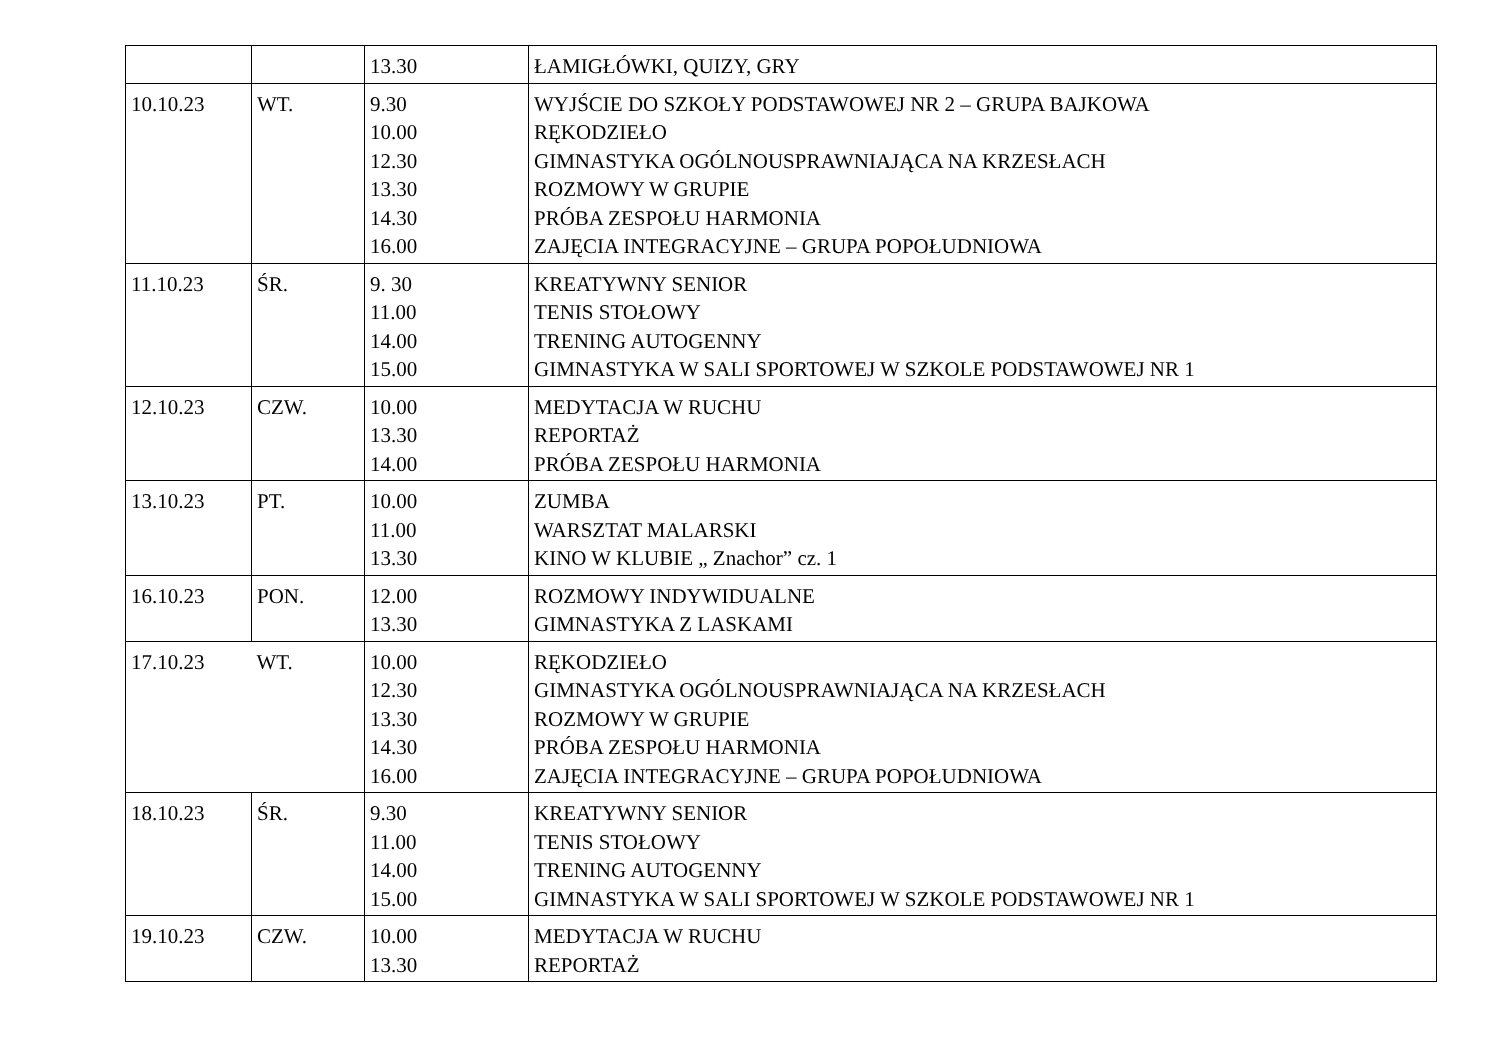| | | 13.30 | ŁAMIGŁÓWKI, QUIZY, GRY |
| 10.10.23 | WT. | 9.30 10.00 12.30 13.30 14.30 16.00 | WYJŚCIE DO SZKOŁY PODSTAWOWEJ NR 2 – GRUPA BAJKOWA RĘKODZIEŁO GIMNASTYKA OGÓLNOUSPRAWNIAJĄCA NA KRZESŁACH ROZMOWY W GRUPIE PRÓBA ZESPOŁU HARMONIA ZAJĘCIA INTEGRACYJNE – GRUPA POPOŁUDNIOWA |
| 11.10.23 | ŚR. | 9. 30 11.00 14.00 15.00 | KREATYWNY SENIOR TENIS STOŁOWY TRENING AUTOGENNY GIMNASTYKA W SALI SPORTOWEJ W SZKOLE PODSTAWOWEJ NR 1 |
| 12.10.23 | CZW. | 10.00 13.30 14.00 | MEDYTACJA W RUCHU REPORTAŻ PRÓBA ZESPOŁU HARMONIA |
| 13.10.23 | PT. | 10.00 11.00 13.30 | ZUMBA WARSZTAT MALARSKI KINO W KLUBIE „ Znachor” cz. 1 |
| 16.10.23 | PON. | 12.00 13.30 | ROZMOWY INDYWIDUALNE GIMNASTYKA Z LASKAMI |
| 17.10.23 | WT. | 10.00 12.30 13.30 14.30 16.00 | RĘKODZIEŁO GIMNASTYKA OGÓLNOUSPRAWNIAJĄCA NA KRZESŁACH ROZMOWY W GRUPIE PRÓBA ZESPOŁU HARMONIA ZAJĘCIA INTEGRACYJNE – GRUPA POPOŁUDNIOWA |
| 18.10.23 | ŚR. | 9.30 11.00 14.00 15.00 | KREATYWNY SENIOR TENIS STOŁOWY TRENING AUTOGENNY GIMNASTYKA W SALI SPORTOWEJ W SZKOLE PODSTAWOWEJ NR 1 |
| 19.10.23 | CZW. | 10.00 13.30 | MEDYTACJA W RUCHU REPORTAŻ |